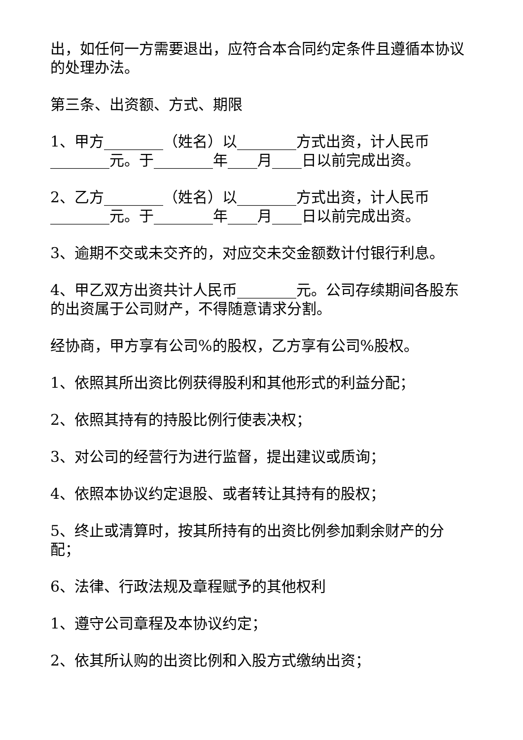出，如任何一方需要退出，应符合本合同约定条件且遵循本协议的处理办法。
第三条、出资额、方式、期限
1、甲方________（姓名）以________方式出资，计人民币________元。于________年____月____日以前完成出资。
2、乙方________（姓名）以________方式出资，计人民币________元。于________年____月____日以前完成出资。
3、逾期不交或未交齐的，对应交未交金额数计付银行利息。
4、甲乙双方出资共计人民币________元。公司存续期间各股东的出资属于公司财产，不得随意请求分割。
经协商，甲方享有公司%的股权，乙方享有公司%股权。
1、依照其所出资比例获得股利和其他形式的利益分配；
2、依照其持有的持股比例行使表决权；
3、对公司的经营行为进行监督，提出建议或质询；
4、依照本协议约定退股、或者转让其持有的股权；
5、终止或清算时，按其所持有的出资比例参加剩余财产的分配；
6、法律、行政法规及章程赋予的其他权利
1、遵守公司章程及本协议约定；
2、依其所认购的出资比例和入股方式缴纳出资；